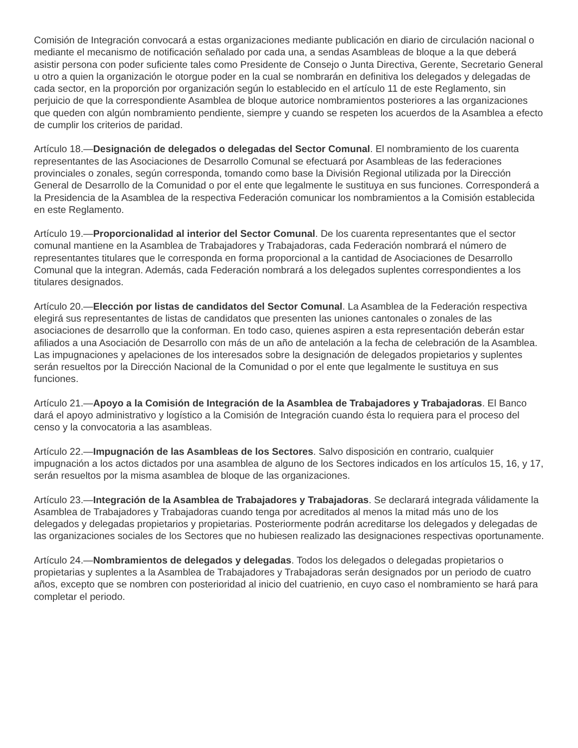Comisión de Integración convocará a estas organizaciones mediante publicación en diario de circulación nacional o mediante el mecanismo de notificación señalado por cada una, a sendas Asambleas de bloque a la que deberá asistir persona con poder suficiente tales como Presidente de Consejo o Junta Directiva, Gerente, Secretario General u otro a quien la organización le otorgue poder en la cual se nombrarán en definitiva los delegados y delegadas de cada sector, en la proporción por organización según lo establecido en el artículo 11 de este Reglamento, sin perjuicio de que la correspondiente Asamblea de bloque autorice nombramientos posteriores a las organizaciones que queden con algún nombramiento pendiente, siempre y cuando se respeten los acuerdos de la Asamblea a efecto de cumplir los criterios de paridad.
Artículo 18.—Designación de delegados o delegadas del Sector Comunal. El nombramiento de los cuarenta representantes de las Asociaciones de Desarrollo Comunal se efectuará por Asambleas de las federaciones provinciales o zonales, según corresponda, tomando como base la División Regional utilizada por la Dirección General de Desarrollo de la Comunidad o por el ente que legalmente le sustituya en sus funciones. Corresponderá a la Presidencia de la Asamblea de la respectiva Federación comunicar los nombramientos a la Comisión establecida en este Reglamento.
Artículo 19.—Proporcionalidad al interior del Sector Comunal. De los cuarenta representantes que el sector comunal mantiene en la Asamblea de Trabajadores y Trabajadoras, cada Federación nombrará el número de representantes titulares que le corresponda en forma proporcional a la cantidad de Asociaciones de Desarrollo Comunal que la integran. Además, cada Federación nombrará a los delegados suplentes correspondientes a los titulares designados.
Artículo 20.—Elección por listas de candidatos del Sector Comunal. La Asamblea de la Federación respectiva elegirá sus representantes de listas de candidatos que presenten las uniones cantonales o zonales de las asociaciones de desarrollo que la conforman. En todo caso, quienes aspiren a esta representación deberán estar afiliados a una Asociación de Desarrollo con más de un año de antelación a la fecha de celebración de la Asamblea. Las impugnaciones y apelaciones de los interesados sobre la designación de delegados propietarios y suplentes serán resueltos por la Dirección Nacional de la Comunidad o por el ente que legalmente le sustituya en sus funciones.
Artículo 21.—Apoyo a la Comisión de Integración de la Asamblea de Trabajadores y Trabajadoras. El Banco dará el apoyo administrativo y logístico a la Comisión de Integración cuando ésta lo requiera para el proceso del censo y la convocatoria a las asambleas.
Artículo 22.—Impugnación de las Asambleas de los Sectores. Salvo disposición en contrario, cualquier impugnación a los actos dictados por una asamblea de alguno de los Sectores indicados en los artículos 15, 16, y 17, serán resueltos por la misma asamblea de bloque de las organizaciones.
Artículo 23.—Integración de la Asamblea de Trabajadores y Trabajadoras. Se declarará integrada válidamente la Asamblea de Trabajadores y Trabajadoras cuando tenga por acreditados al menos la mitad más uno de los delegados y delegadas propietarios y propietarias. Posteriormente podrán acreditarse los delegados y delegadas de las organizaciones sociales de los Sectores que no hubiesen realizado las designaciones respectivas oportunamente.
Artículo 24.—Nombramientos de delegados y delegadas. Todos los delegados o delegadas propietarios o propietarias y suplentes a la Asamblea de Trabajadores y Trabajadoras serán designados por un periodo de cuatro años, excepto que se nombren con posterioridad al inicio del cuatrienio, en cuyo caso el nombramiento se hará para completar el periodo.